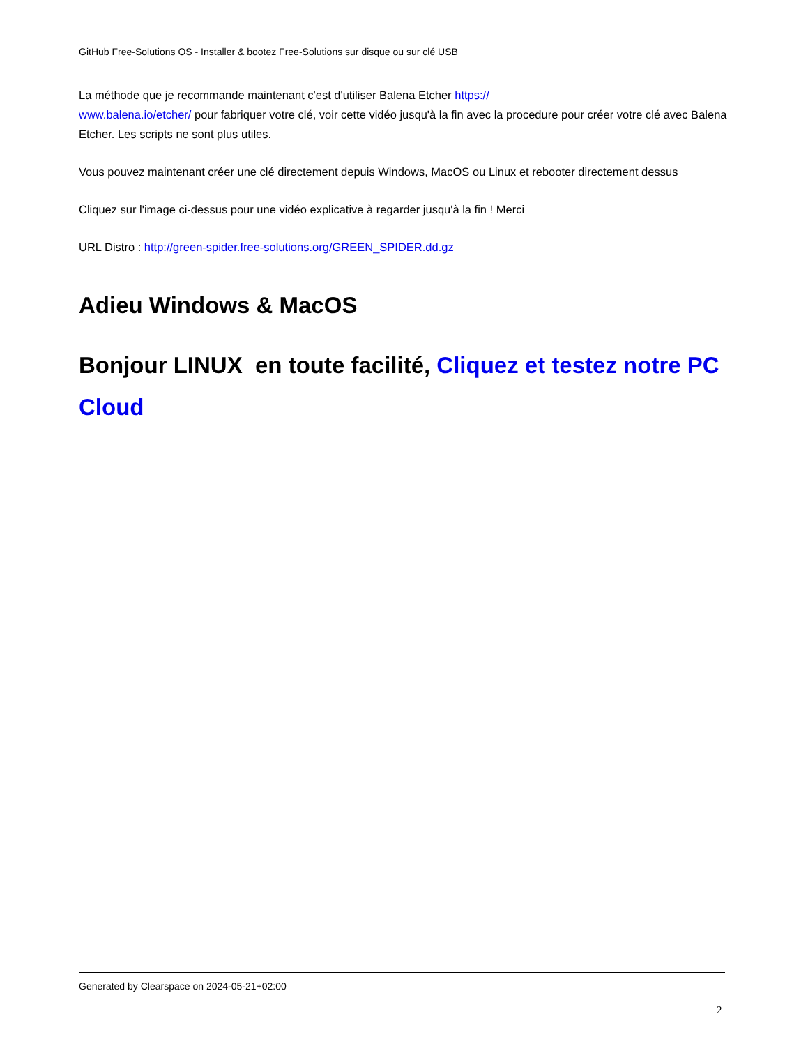GitHub Free-Solutions OS - Installer & bootez Free-Solutions sur disque ou sur clé USB
La méthode que je recommande maintenant c'est d'utiliser Balena Etcher https://
www.balena.io/etcher/ pour fabriquer votre clé, voir cette vidéo jusqu'à la fin avec la procedure pour créer votre clé avec Balena Etcher. Les scripts ne sont plus utiles.
Vous pouvez maintenant créer une clé directement depuis Windows, MacOS ou Linux et rebooter directement dessus
Cliquez sur l'image ci-dessus pour une vidéo explicative à regarder jusqu'à la fin ! Merci
URL Distro : http://green-spider.free-solutions.org/GREEN_SPIDER.dd.gz
Adieu Windows & MacOS
Bonjour LINUX en toute facilité, Cliquez et testez notre PC Cloud
Generated by Clearspace on 2024-05-21+02:00
2